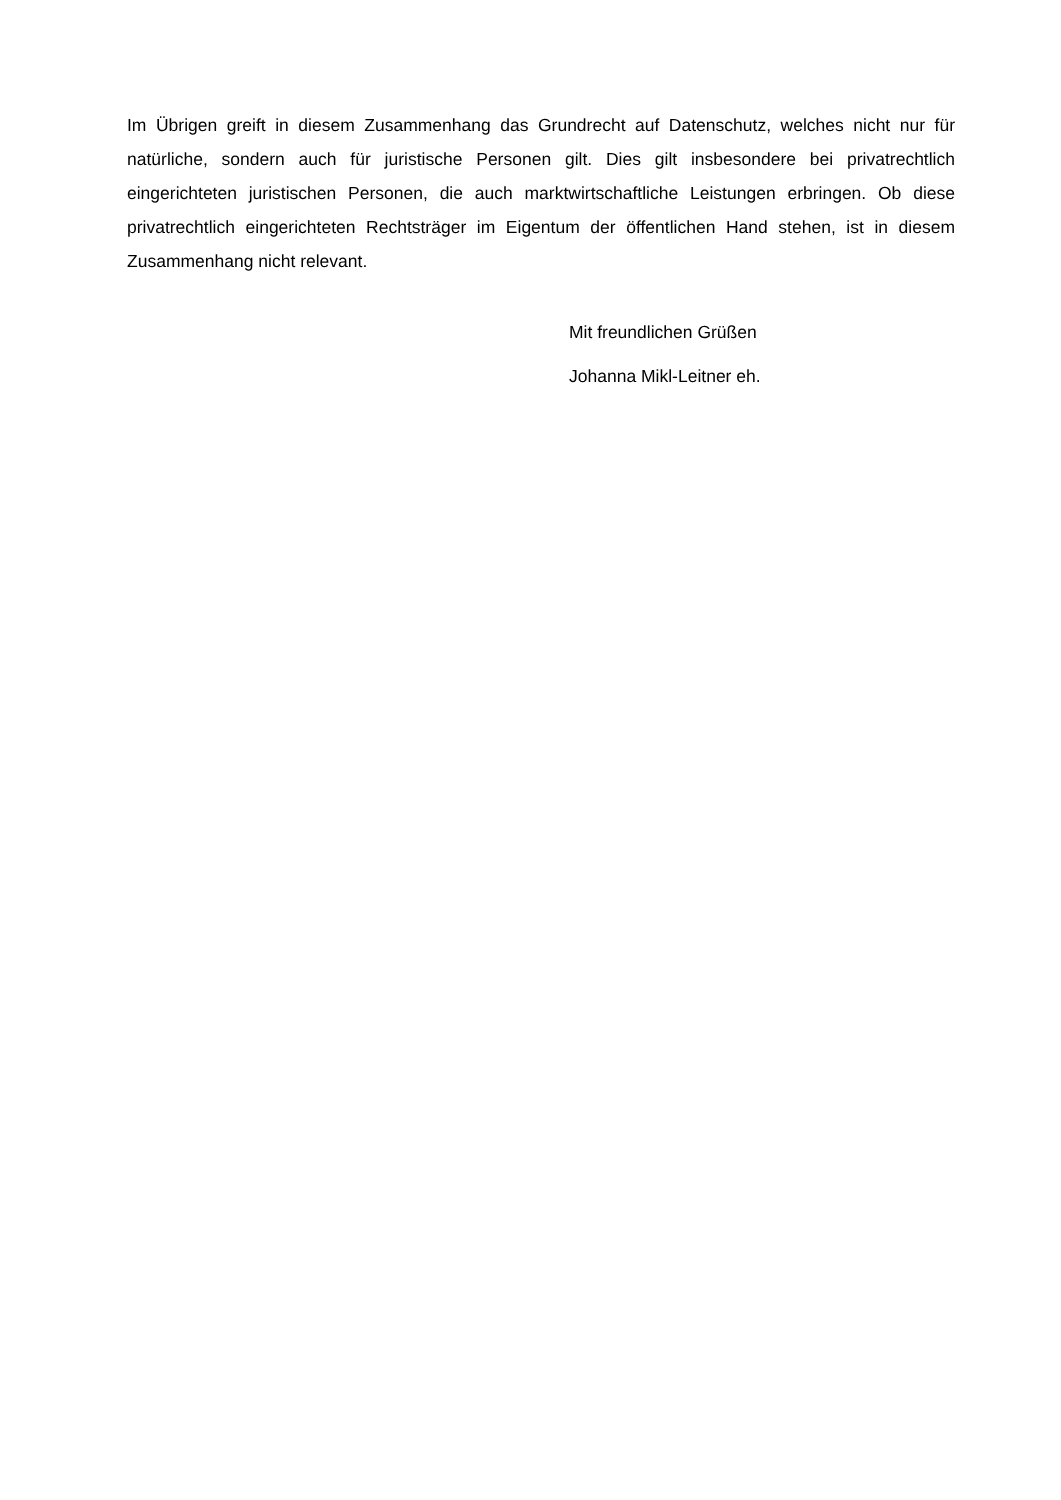Im Übrigen greift in diesem Zusammenhang das Grundrecht auf Datenschutz, welches nicht nur für natürliche, sondern auch für juristische Personen gilt. Dies gilt insbesondere bei privatrechtlich eingerichteten juristischen Personen, die auch marktwirtschaftliche Leistungen erbringen. Ob diese privatrechtlich eingerichteten Rechtsträger im Eigentum der öffentlichen Hand stehen, ist in diesem Zusammenhang nicht relevant.
Mit freundlichen Grüßen
Johanna Mikl-Leitner eh.